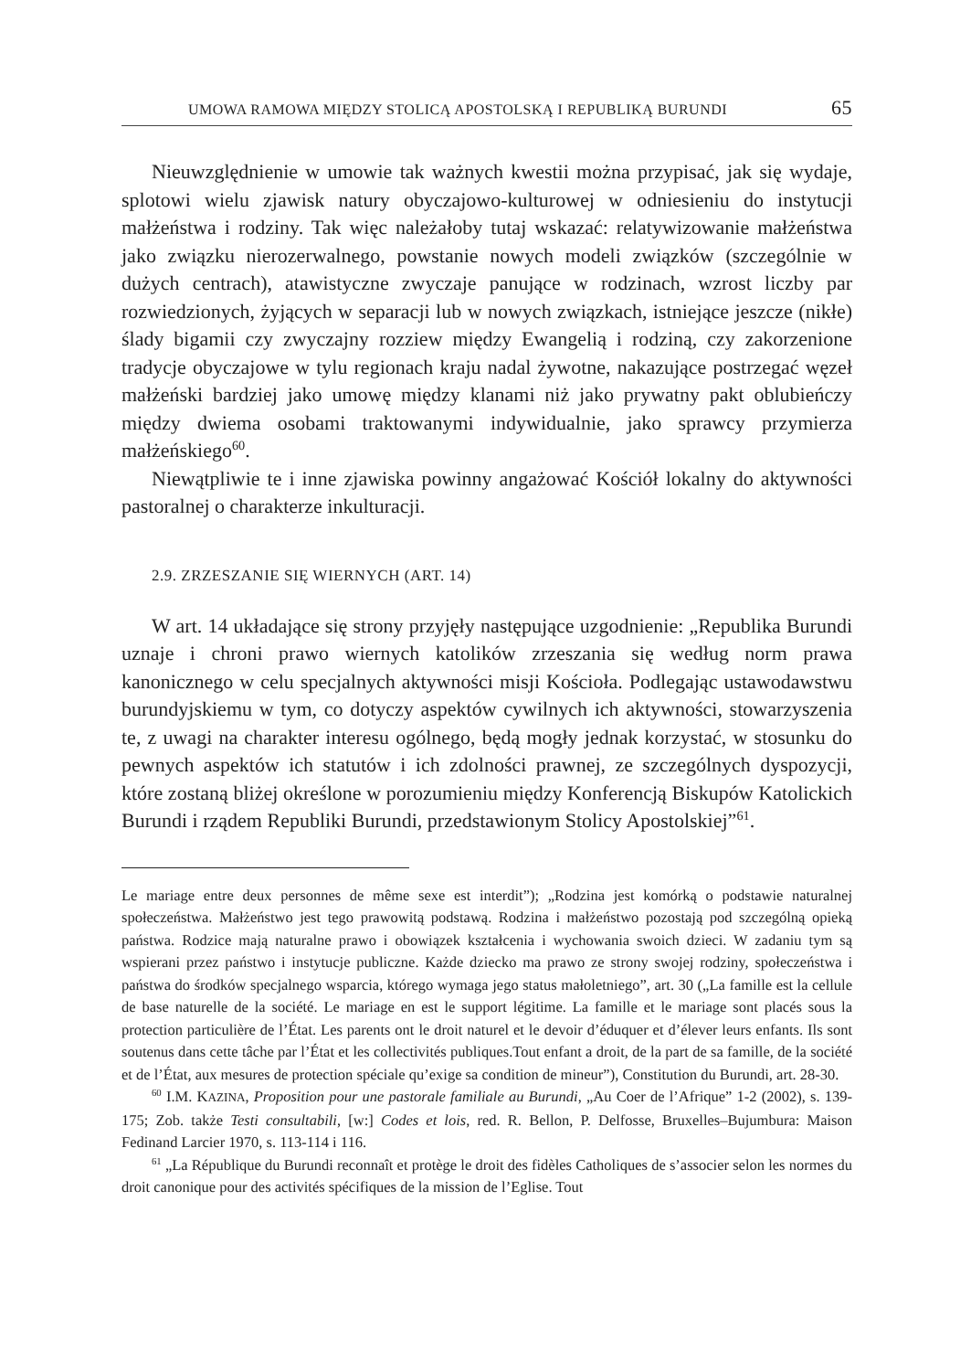UMOWA RAMOWA MIĘDZY STOLICĄ APOSTOLSKĄ I REPUBLIKĄ BURUNDI 65
Nieuwzględnienie w umowie tak ważnych kwestii można przypisać, jak się wydaje, splotowi wielu zjawisk natury obyczajowo-kulturowej w odniesieniu do instytucji małżeństwa i rodziny. Tak więc należałoby tutaj wskazać: relatywizowanie małżeństwa jako związku nierozerwalnego, powstanie nowych modeli związków (szczególnie w dużych centrach), atawistyczne zwyczaje panujące w rodzinach, wzrost liczby par rozwiedzionych, żyjących w separacji lub w nowych związkach, istniejące jeszcze (nikłe) ślady bigamii czy zwyczajny rozziew między Ewangelią i rodziną, czy zakorzenione tradycje obyczajowe w tylu regionach kraju nadal żywotne, nakazujące postrzegać węzeł małżeński bardziej jako umowę między klanami niż jako prywatny pakt oblubieńczy między dwiema osobami traktowanymi indywidualnie, jako sprawcy przymierza małżeńskiego<sup>60</sup>.
Niewątpliwie te i inne zjawiska powinny angażować Kościół lokalny do aktywności pastoralnej o charakterze inkulturacji.
2.9. ZRZESZANIE SIĘ WIERNYCH (ART. 14)
W art. 14 układające się strony przyjęły następujące uzgodnienie: „Republika Burundi uznaje i chroni prawo wiernych katolików zrzeszania się według norm prawa kanonicznego w celu specjalnych aktywności misji Kościoła. Podlegając ustawodawstwu burundyjskiemu w tym, co dotyczy aspektów cywilnych ich aktywności, stowarzyszenia te, z uwagi na charakter interesu ogólnego, będą mogły jednak korzystać, w stosunku do pewnych aspektów ich statutów i ich zdolności prawnej, ze szczególnych dyspozycji, które zostaną bliżej określone w porozumieniu między Konferencją Biskupów Katolickich Burundi i rządem Republiki Burundi, przedstawionym Stolicy Apostolskiej”<sup>61</sup>.
Le mariage entre deux personnes de même sexe est interdit”); „Rodzina jest komórką o podstawie naturalnej społeczeństwa. Małżeństwo jest tego prawowitą podstawą. Rodzina i małżeństwo pozostają pod szczególną opieką państwa. Rodzice mają naturalne prawo i obowiązek kształcenia i wychowania swoich dzieci. W zadaniu tym są wspierani przez państwo i instytucje publiczne. Każde dziecko ma prawo ze strony swojej rodziny, społeczeństwa i państwa do środków specjalnego wsparcia, którego wymaga jego status małoletniego”, art. 30 („La famille est la cellule de base naturelle de la société. Le mariage en est le support légitime. La famille et le mariage sont placés sous la protection particulière de l’État. Les parents ont le droit naturel et le devoir d’éduquer et d’élever leurs enfants. Ils sont soutenus dans cette tâche par l’État et les collectivités publiques.Tout enfant a droit, de la part de sa famille, de la société et de l’État, aux mesures de protection spéciale qu’exige sa condition de mineur”), Constitution du Burundi, art. 28-30.
<sup>60</sup> I.M. KAZINA, Proposition pour une pastorale familiale au Burundi, „Au Coer de l’Afrique” 1-2 (2002), s. 139-175; Zob. także Testi consultabili, [w:] Codes et lois, red. R. Bellon, P. Delfosse, Bruxelles–Bujumbura: Maison Fedinand Larcier 1970, s. 113-114 i 116.
<sup>61</sup> „La République du Burundi reconnaît et protège le droit des fidèles Catholiques de s’associer selon les normes du droit canonique pour des activités spécifiques de la mission de l’Eglise. Tout